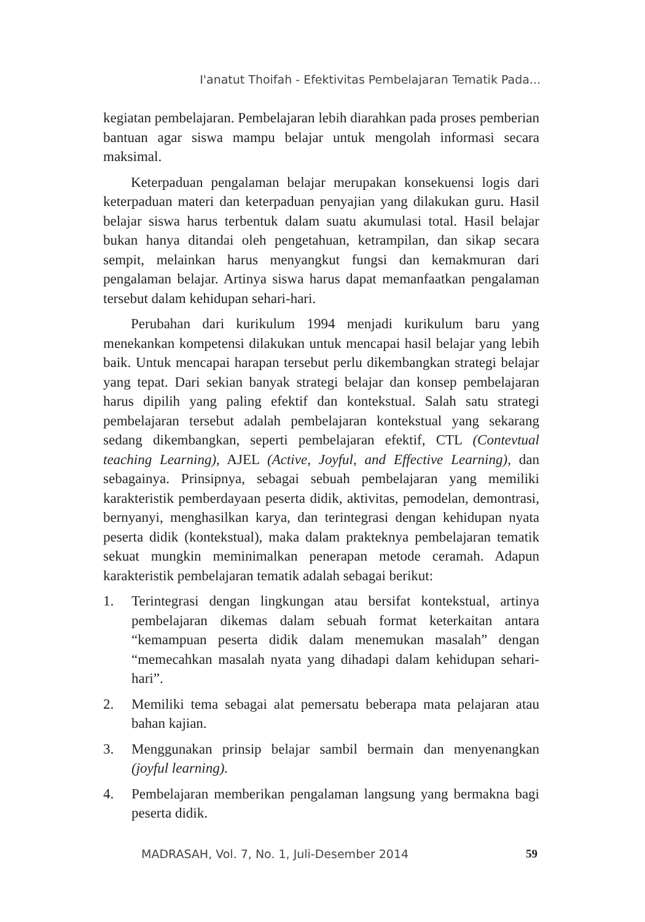I'anatut Thoifah - Efektivitas Pembelajaran Tematik Pada...
kegiatan pembelajaran. Pembelajaran lebih diarahkan pada proses pemberian bantuan agar siswa mampu belajar untuk mengolah informasi secara maksimal.
Keterpaduan pengalaman belajar merupakan konsekuensi logis dari keterpaduan materi dan keterpaduan penyajian yang dilakukan guru. Hasil belajar siswa harus terbentuk dalam suatu akumulasi total. Hasil belajar bukan hanya ditandai oleh pengetahuan, ketrampilan, dan sikap secara sempit, melainkan harus menyangkut fungsi dan kemakmuran dari pengalaman belajar. Artinya siswa harus dapat memanfaatkan pengalaman tersebut dalam kehidupan sehari-hari.
Perubahan dari kurikulum 1994 menjadi kurikulum baru yang menekankan kompetensi dilakukan untuk mencapai hasil belajar yang lebih baik. Untuk mencapai harapan tersebut perlu dikembangkan strategi belajar yang tepat. Dari sekian banyak strategi belajar dan konsep pembelajaran harus dipilih yang paling efektif dan kontekstual. Salah satu strategi pembelajaran tersebut adalah pembelajaran kontekstual yang sekarang sedang dikembangkan, seperti pembelajaran efektif, CTL (Contevtual teaching Learning), AJEL (Active, Joyful, and Effective Learning), dan sebagainya. Prinsipnya, sebagai sebuah pembelajaran yang memiliki karakteristik pemberdayaan peserta didik, aktivitas, pemodelan, demontrasi, bernyanyi, menghasilkan karya, dan terintegrasi dengan kehidupan nyata peserta didik (kontekstual), maka dalam prakteknya pembelajaran tematik sekuat mungkin meminimalkan penerapan metode ceramah. Adapun karakteristik pembelajaran tematik adalah sebagai berikut:
1. Terintegrasi dengan lingkungan atau bersifat kontekstual, artinya pembelajaran dikemas dalam sebuah format keterkaitan antara “kemampuan peserta didik dalam menemukan masalah” dengan “memecahkan masalah nyata yang dihadapi dalam kehidupan sehari-hari”.
2. Memiliki tema sebagai alat pemersatu beberapa mata pelajaran atau bahan kajian.
3. Menggunakan prinsip belajar sambil bermain dan menyenangkan (joyful learning).
4. Pembelajaran memberikan pengalaman langsung yang bermakna bagi peserta didik.
MADRASAH, Vol. 7, No. 1, Juli-Desember 2014
59